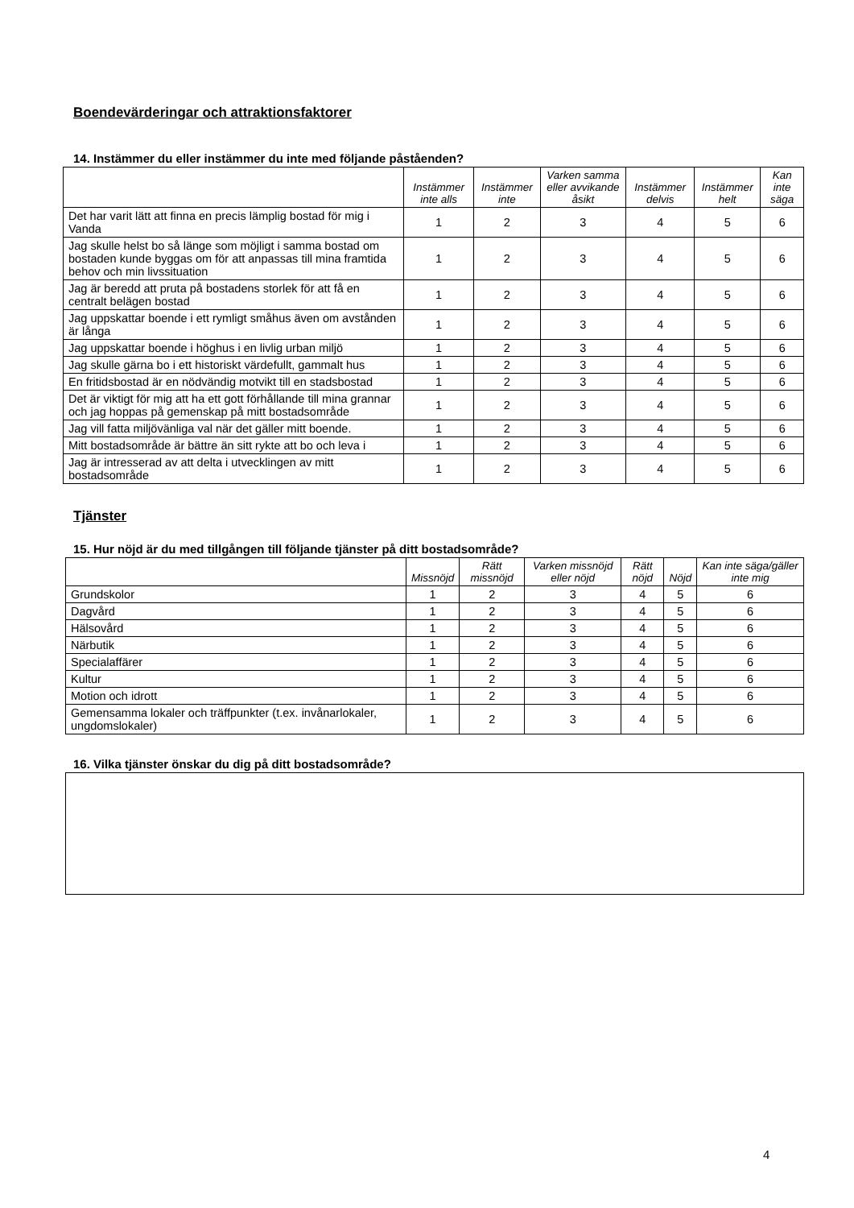Boendevärderingar och attraktionsfaktorer
14. Instämmer du eller instämmer du inte med följande påståenden?
| | Instämmer inte alls | Instämmer inte | Varken samma eller avvikande åsikt | Instämmer delvis | Instämmer helt | Kan inte säga |
| --- | --- | --- | --- | --- | --- | --- |
| Det har varit lätt att finna en precis lämplig bostad för mig i Vanda | 1 | 2 | 3 | 4 | 5 | 6 |
| Jag skulle helst bo så länge som möjligt i samma bostad om bostaden kunde byggas om för att anpassas till mina framtida behov och min livssituation | 1 | 2 | 3 | 4 | 5 | 6 |
| Jag är beredd att pruta på bostadens storlek för att få en centralt belägen bostad | 1 | 2 | 3 | 4 | 5 | 6 |
| Jag uppskattar boende i ett rymligt småhus även om avstånden är långa | 1 | 2 | 3 | 4 | 5 | 6 |
| Jag uppskattar boende i höghus i en livlig urban miljö | 1 | 2 | 3 | 4 | 5 | 6 |
| Jag skulle gärna bo i ett historiskt värdefullt, gammalt hus | 1 | 2 | 3 | 4 | 5 | 6 |
| En fritidsbostad är en nödvändig motvikt till en stadsbostad | 1 | 2 | 3 | 4 | 5 | 6 |
| Det är viktigt för mig att ha ett gott förhållande till mina grannar och jag hoppas på gemenskap på mitt bostadsområde | 1 | 2 | 3 | 4 | 5 | 6 |
| Jag vill fatta miljövänliga val när det gäller mitt boende. | 1 | 2 | 3 | 4 | 5 | 6 |
| Mitt bostadsområde är bättre än sitt rykte att bo och leva i | 1 | 2 | 3 | 4 | 5 | 6 |
| Jag är intresserad av att delta i utvecklingen av mitt bostadsområde | 1 | 2 | 3 | 4 | 5 | 6 |
Tjänster
15. Hur nöjd är du med tillgången till följande tjänster på ditt bostadsområde?
| | Missnöjd | Rätt missnöjd | Varken missnöjd eller nöjd | Rätt nöjd | Nöjd | Kan inte säga/gäller inte mig |
| --- | --- | --- | --- | --- | --- | --- |
| Grundskolor | 1 | 2 | 3 | 4 | 5 | 6 |
| Dagvård | 1 | 2 | 3 | 4 | 5 | 6 |
| Hälsovård | 1 | 2 | 3 | 4 | 5 | 6 |
| Närbutik | 1 | 2 | 3 | 4 | 5 | 6 |
| Specialaffärer | 1 | 2 | 3 | 4 | 5 | 6 |
| Kultur | 1 | 2 | 3 | 4 | 5 | 6 |
| Motion och idrott | 1 | 2 | 3 | 4 | 5 | 6 |
| Gemensamma lokaler och träffpunkter (t.ex. invånarlokaler, ungdomslokaler) | 1 | 2 | 3 | 4 | 5 | 6 |
16. Vilka tjänster önskar du dig på ditt bostadsområde?
4